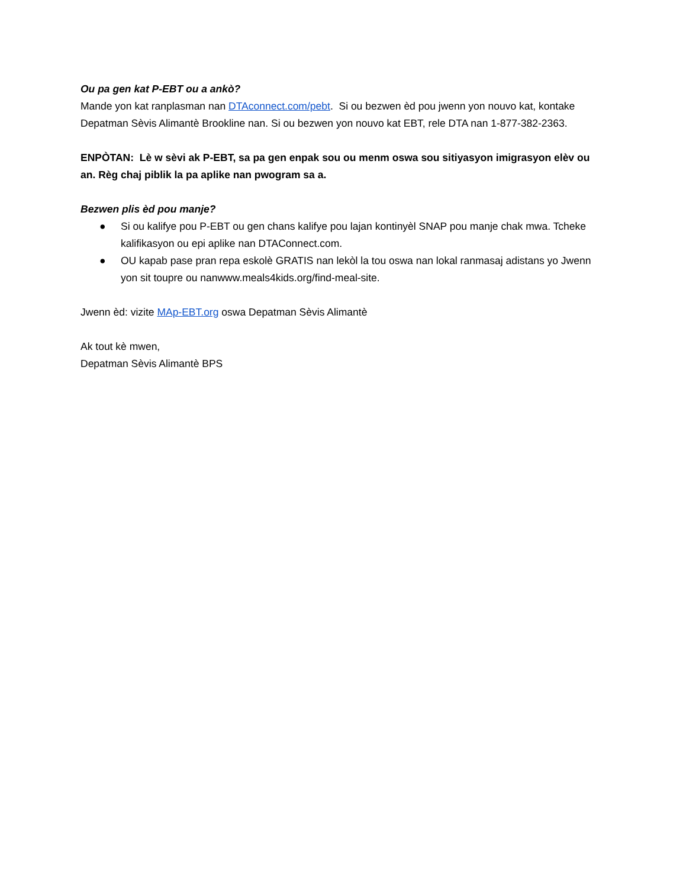Ou pa gen kat P-EBT ou a ankò?
Mande yon kat ranplasman nan DTAconnect.com/pebt. Si ou bezwen èd pou jwenn yon nouvo kat, kontake Depatman Sèvis Alimantè Brookline nan. Si ou bezwen yon nouvo kat EBT, rele DTA nan 1-877-382-2363.
ENPÒTAN: Lè w sèvi ak P-EBT, sa pa gen enpak sou ou menm oswa sou sitiyasyon imigrasyon elèv ou an. Règ chaj piblik la pa aplike nan pwogram sa a.
Bezwen plis èd pou manje?
● Si ou kalifye pou P-EBT ou gen chans kalifye pou lajan kontinyèl SNAP pou manje chak mwa. Tcheke kalifikasyon ou epi aplike nan DTAConnect.com.
● OU kapab pase pran repa eskolè GRATIS nan lekòl la tou oswa nan lokal ranmasaj adistans yo Jwenn yon sit toupre ou nanwww.meals4kids.org/find-meal-site.
Jwenn èd: vizite MAp-EBT.org oswa Depatman Sèvis Alimantè
Ak tout kè mwen,
Depatman Sèvis Alimantè BPS